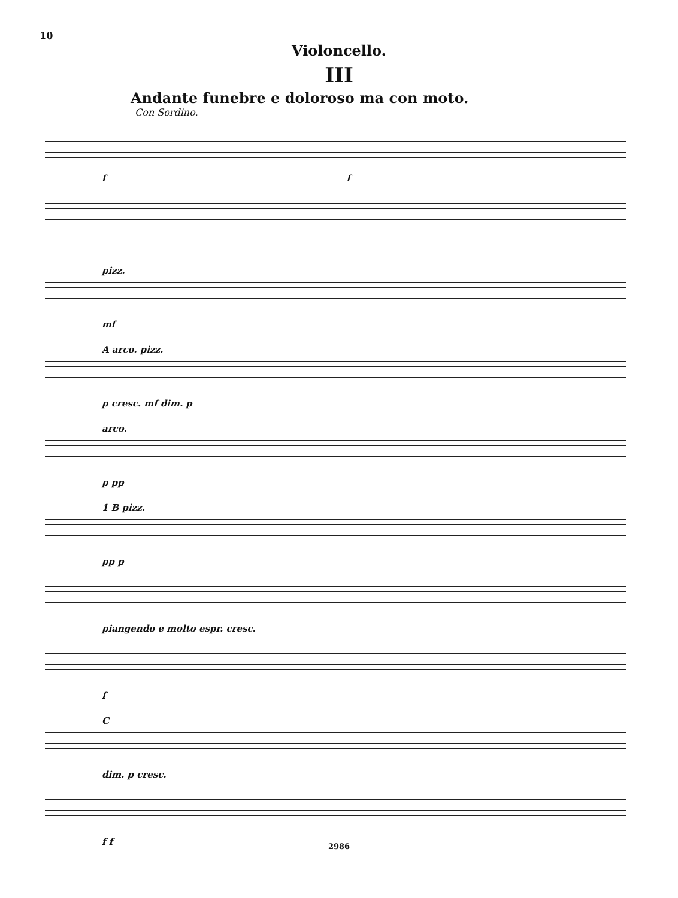10
Violoncello.
III
Andante funebre e doloroso ma con moto.
Con Sordino.
f f
pizz.
mf
A arco. pizz.
p cresc. mf dim. p
arco.
p pp
1 B pizz.
pp p
piangendo e molto espr. cresc.
f
C
dim. p cresc.
f f
2986